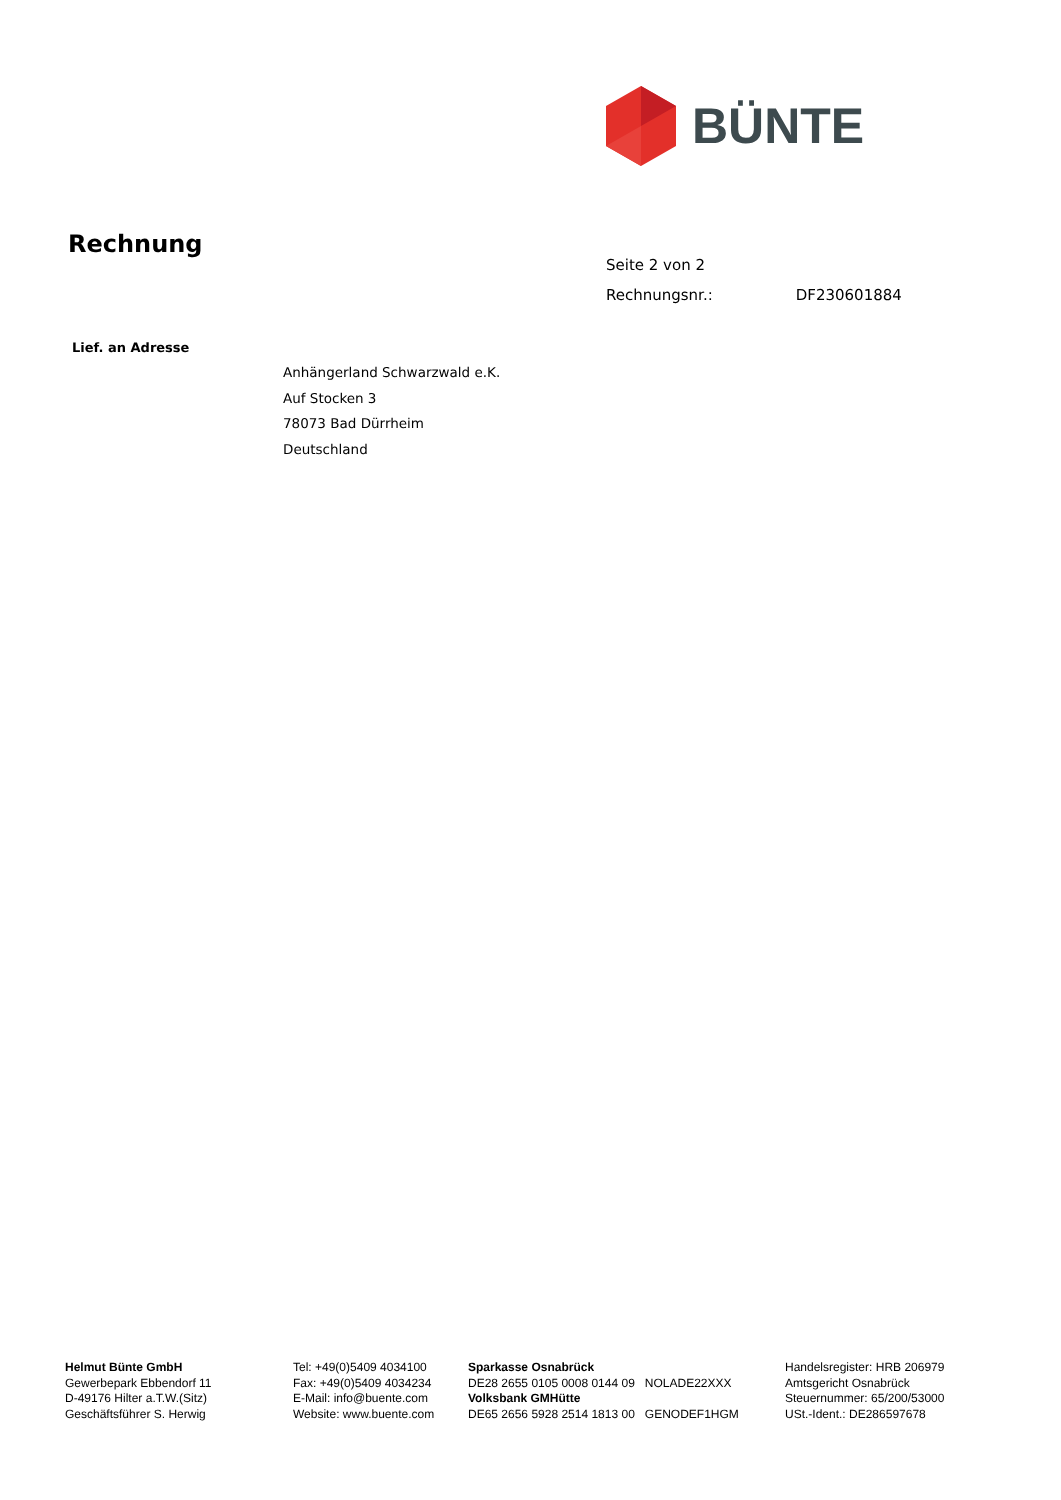BÜNTE
Rechnung
Seite 2 von 2
Rechnungsnr.: DF230601884
Lief. an Adresse
Anhängerland Schwarzwald e.K.
Auf Stocken 3
78073 Bad Dürrheim
Deutschland
Helmut Bünte GmbH
Gewerbepark Ebbendorf 11
D-49176 Hilter a.T.W.(Sitz)
Geschäftsführer S. Herwig
Tel: +49(0)5409 4034100
Fax: +49(0)5409 4034234
E-Mail: info@buente.com
Website: www.buente.com
Sparkasse Osnabrück
DE28 2655 0105 0008 0144 09 NOLADE22XXX
Volksbank GMHütte
DE65 2656 5928 2514 1813 00 GENODEF1HGM
Handelsregister: HRB 206979
Amtsgericht Osnabrück
Steuernummer: 65/200/53000
USt.-Ident.: DE286597678